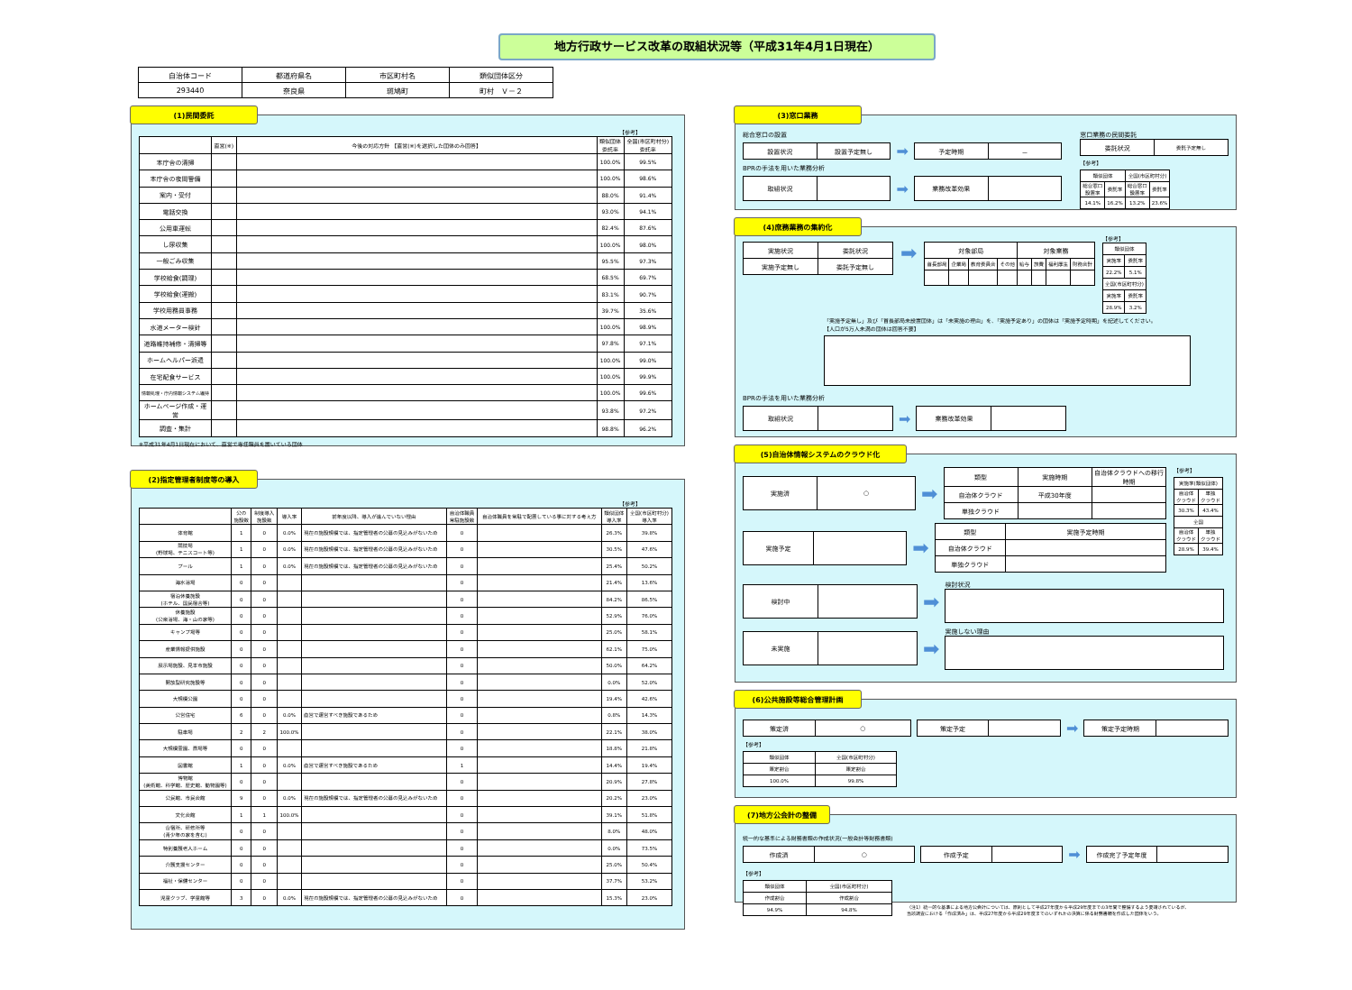地方行政サービス改革の取組状況等（平成31年4月1日現在）
| 自治体コード | 都道府県名 | 市区町村名 | 類似団体区分 |
| 293440 | 奈良県 | 斑鳩町 | 町村 Ｖ－２ |
(1)民間委託
【参考】
| | 直営(※) | 今後の対応方針 【直営(※)を選択した団体のみ回答】 | 類似団体 委託率 | 全国(市区町村分) 委託率 |
| 本庁舎の清掃 | | | 100.0% | 99.5% |
| 本庁舎の夜間警備 | | | 100.0% | 98.6% |
| 案内・受付 | | | 88.0% | 91.4% |
| 電話交換 | | | 93.0% | 94.1% |
| 公用車運転 | | | 82.4% | 87.6% |
| し尿収集 | | | 100.0% | 98.0% |
| 一般ごみ収集 | | | 95.5% | 97.3% |
| 学校給食(調理) | | | 68.5% | 69.7% |
| 学校給食(運搬) | | | 83.1% | 90.7% |
| 学校用務員事務 | | | 39.7% | 35.6% |
| 水道メーター検針 | | | 100.0% | 98.9% |
| 道路維持補修・清掃等 | | | 97.8% | 97.1% |
| ホームヘルパー派遣 | | | 100.0% | 99.0% |
| 在宅配食サービス | | | 100.0% | 99.9% |
| 情報処理・庁内情報システム維持 | | | 100.0% | 99.6% |
| ホームページ作成・運営 | | | 93.8% | 97.2% |
| 調査・集計 | | | 98.8% | 96.2% |
※平成31年4月1日現在において、直営で専任職員を置いている団体
(2)指定管理者制度等の導入
【参考】
| | 公の 施設数 | 制度導入 施設数 | 導入率 | 前年度以降、導入が進んでいない理由 | 自治体職員 常駐施設数 | 自治体職員を常駐で配置している事に対する考え方 | 類似団体 導入率 | 全国(市区町村分) 導入率 |
| 体育館 | 1 | 0 | 0.0% | 現在の施設規模では、指定管理者の公募の見込みがないため | 0 | | 26.3% | 39.8% |
| 競技場 (野球場、テニスコート等) | 1 | 0 | 0.0% | 現在の施設規模では、指定管理者の公募の見込みがないため | 0 | | 30.5% | 47.6% |
| プール | 1 | 0 | 0.0% | 現在の施設規模では、指定管理者の公募の見込みがないため | 0 | | 25.4% | 50.2% |
| 海水浴場 | 0 | 0 | | | 0 | | 21.4% | 13.6% |
| 宿泊休養施設 (ホテル、国民宿舎等) | 0 | 0 | | | 0 | | 84.2% | 86.5% |
| 休養施設 (公衆浴場、海・山の家等) | 0 | 0 | | | 0 | | 52.9% | 76.0% |
| キャンプ場等 | 0 | 0 | | | 0 | | 25.0% | 58.1% |
| 産業情報提供施設 | 0 | 0 | | | 0 | | 62.1% | 75.0% |
| 展示場施設、見本市施設 | 0 | 0 | | | 0 | | 50.0% | 64.2% |
| 開放型研究施設等 | 0 | 0 | | | 0 | | 0.0% | 52.0% |
| 大規模公園 | 0 | 0 | | | 0 | | 19.4% | 42.6% |
| 公営住宅 | 6 | 0 | 0.0% | 直営で運営すべき施設であるため | 0 | | 0.8% | 14.3% |
| 駐車場 | 2 | 2 | 100.0% | | 0 | | 22.1% | 38.0% |
| 大規模霊園、斎場等 | 0 | 0 | | | 0 | | 18.8% | 21.8% |
| 図書館 | 1 | 0 | 0.0% | 直営で運営すべき施設であるため | 1 | | 14.4% | 19.4% |
| 博物館 (美術館、科学館、歴史館、動物園等) | 0 | 0 | | | 0 | | 20.9% | 27.8% |
| 公民館、市民会館 | 9 | 0 | 0.0% | 現在の施設規模では、指定管理者の公募の見込みがないため | 0 | | 20.2% | 23.0% |
| 文化会館 | 1 | 1 | 100.0% | | 0 | | 39.1% | 51.8% |
| 合宿所、研修所等 (青少年の家を含む) | 0 | 0 | | | 0 | | 8.0% | 48.0% |
| 特別養護老人ホーム | 0 | 0 | | | 0 | | 0.0% | 73.5% |
| 介護支援センター | 0 | 0 | | | 0 | | 25.0% | 50.4% |
| 福祉・保健センター | 0 | 0 | | | 0 | | 37.7% | 53.2% |
| 児童クラブ、学童館等 | 3 | 0 | 0.0% | 現在の施設規模では、指定管理者の公募の見込みがないため | 0 | | 15.3% | 23.0% |
(3)窓口業務
総合窓口の設置
| 設置状況 | 設置予定無し |
➡
| 予定時期 | － |
BPRの手法を用いた業務分析
| 取組状況 | |
➡
| 業務改革効果 | |
窓口業務の民間委託
| 委託状況 | 委託予定無し |
【参考】
| 類似団体 | | 全国(市区町村分) | |
| 総合窓口 設置率 | 委託率 | 総合窓口 設置率 | 委託率 |
| 14.1% | 16.2% | 13.2% | 23.6% |
(4)庶務業務の集約化
| 実施状況 | 委託状況 |
| 実施予定無し | 委託予定無し |
➡
| 対象部局 | | | | 対象業務 | | | |
| 首長部局 | 企業局 | 教育委員会 | その他 | 給与 | 旅費 | 福利厚生 | 財務会計 |
【参考】
| 類似団体 | |
| 実施率 | 委託率 |
| 22.2% | 5.1% |
| 全国(市区町村分) | |
| 実施率 | 委託率 |
| 28.9% | 3.2% |
「実施予定無し」及び「首長部局未設置団体」は「未実施の理由」を、「実施予定あり」の団体は「実施予定時期」を記述してください。
【人口が5万人未満の団体は回答不要】
BPRの手法を用いた業務分析
| 取組状況 | |
➡
| 業務改革効果 | |
(5)自治体情報システムのクラウド化
| 実施済 | ○ |
➡
| 類型 | 実施時期 | 自治体クラウドへの移行時期 |
| 自治体クラウド | 平成30年度 | |
| 単独クラウド | | |
| 実施予定 | |
➡
| 類型 | 実施予定時期 |
| 自治体クラウド | |
| 単独クラウド | |
【参考】
| 実施率(類似団体) | |
| 自治体 クラウド | 単独 クラウド |
| 30.3% | 43.4% |
| 全国 | |
| 自治体 クラウド | 単独 クラウド |
| 28.9% | 39.4% |
| 検討中 | |
➡
検討状況
| 未実施 | |
➡
実施しない理由
(6)公共施設等総合管理計画
| 策定済 | ○ |
| 策定予定 | |
➡
| 策定予定時期 | |
【参考】
| 類似団体 | 全国(市区町村分) |
| 策定割合 | 策定割合 |
| 100.0% | 99.8% |
(7)地方公会計の整備
統一的な基準による財務書類の作成状況(一般会計等財務書類)
| 作成済 | ○ |
| 作成予定 | |
➡
| 作成完了予定年度 | |
【参考】
| 類似団体 | 全国(市区町村分) |
| 作成割合 | 作成割合 |
| 94.9% | 94.8% |
（注1）統一的な基準による地方公会計については、原則として平成27年度から平成29年度までの3年間で整備するよう要請されているが、
当該調査における「作成済み」は、平成27年度から平成29年度までのいずれかの決算に係る財務書類を作成した団体をいう。